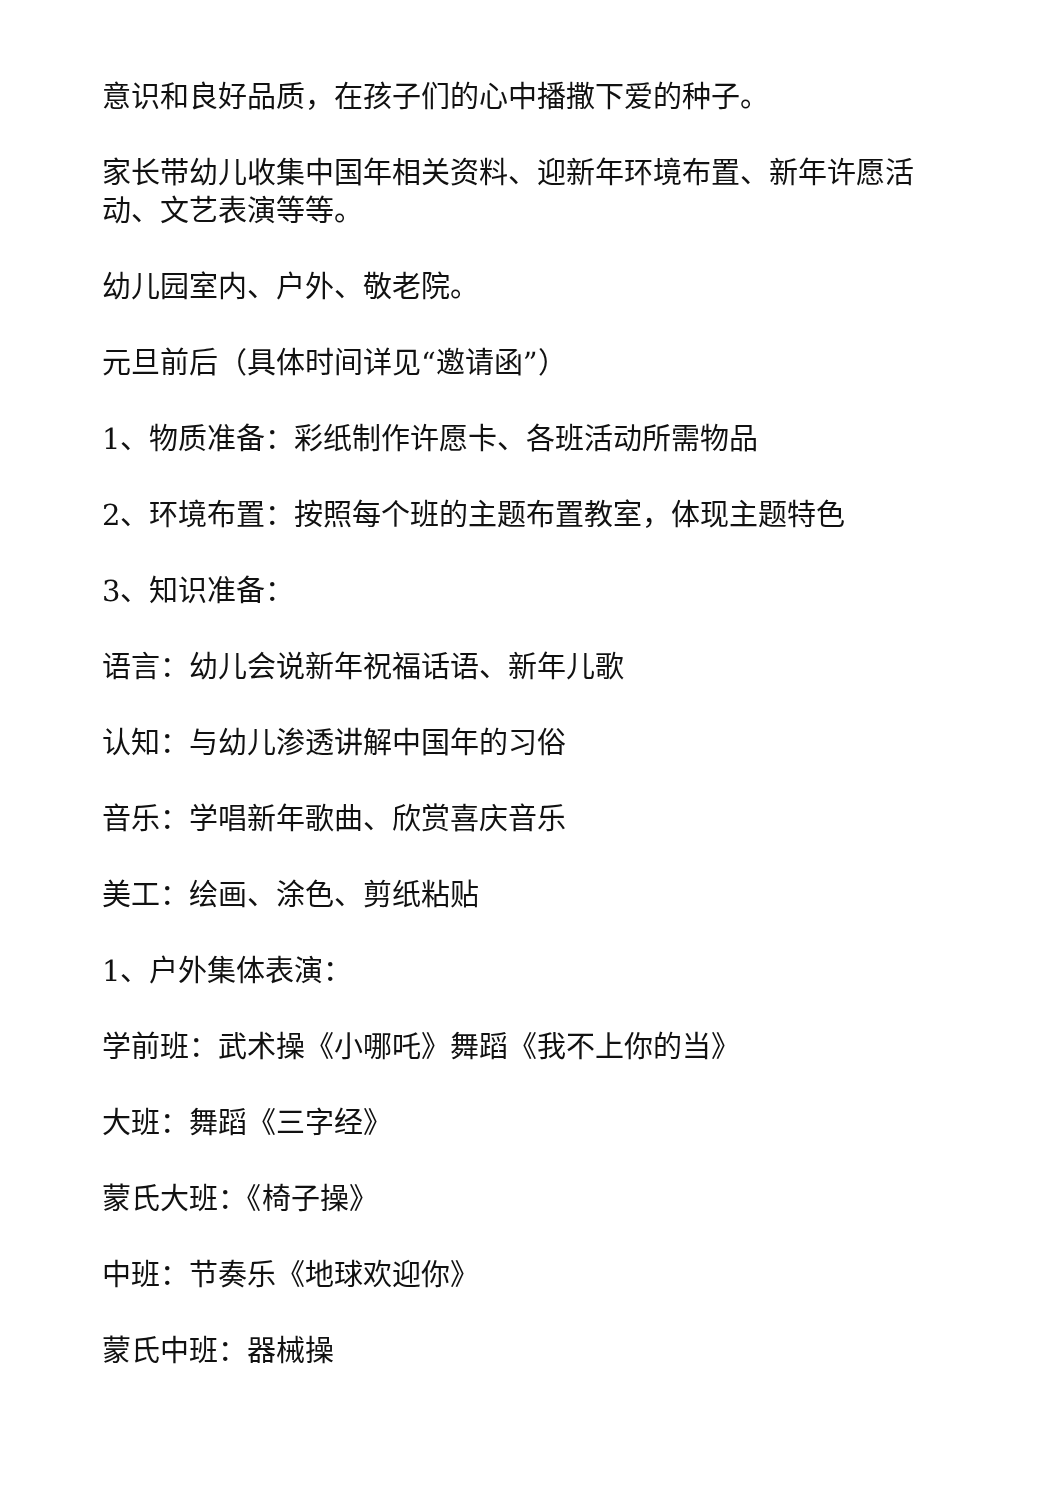意识和良好品质，在孩子们的心中播撒下爱的种子。
家长带幼儿收集中国年相关资料、迎新年环境布置、新年许愿活动、文艺表演等等。
幼儿园室内、户外、敬老院。
元旦前后（具体时间详见“邀请函”）
1、物质准备：彩纸制作许愿卡、各班活动所需物品
2、环境布置：按照每个班的主题布置教室，体现主题特色
3、知识准备：
语言：幼儿会说新年祝福话语、新年儿歌
认知：与幼儿渗透讲解中国年的习俗
音乐：学唱新年歌曲、欣赏喜庆音乐
美工：绘画、涂色、剪纸粘贴
1、户外集体表演：
学前班：武术操《小哪吒》舞蹈《我不上你的当》
大班：舞蹈《三字经》
蒙氏大班：《椅子操》
中班：节奏乐《地球欢迎你》
蒙氏中班：器械操